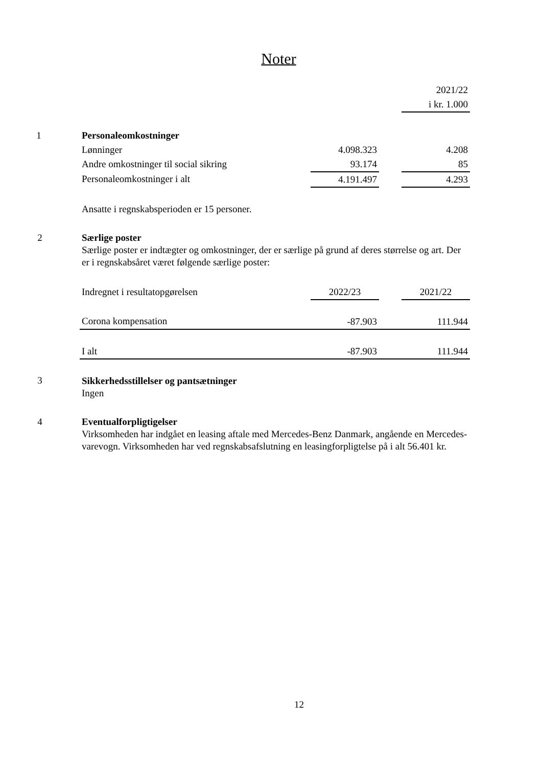Noter
| | | | | 2021/22 |
| | | | | i kr. 1.000 |
| 1 | Personaleomkostninger | | | |
| | Lønninger | 4.098.323 | | 4.208 |
| | Andre omkostninger til social sikring | 93.174 | | 85 |
| | Personaleomkostninger i alt | 4.191.497 | | 4.293 |
| | Ansatte i regnskabsperioden er 15 personer. | | | |
| 2 | Særlige poster Særlige poster er indtægter og omkostninger, der er særlige på grund af deres størrelse og art. Der er i regnskabsåret været følgende særlige poster: | | | |
| | Indregnet i resultatopgørelsen | 2022/23 | | 2021/22 |
| | Corona kompensation | -87.903 | | 111.944 |
| | I alt | -87.903 | | 111.944 |
| 3 | Sikkerhedsstillelser og pantsætninger Ingen | | | |
| 4 | Eventualforpligtigelser Virksomheden har indgået en leasing aftale med Mercedes-Benz Danmark, angående en Mercedes-varevogn. Virksomheden har ved regnskabsafslutning en leasingforpligtelse på i alt 56.401 kr. | | | |
12